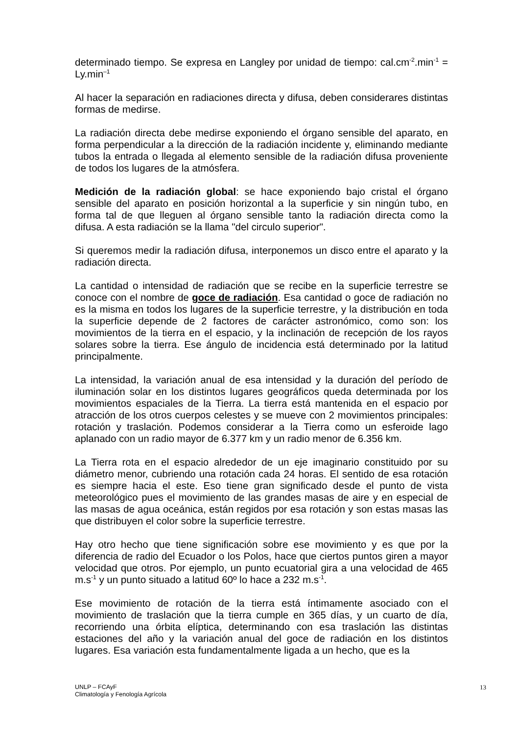determinado tiempo. Se expresa en Langley por unidad de tiempo: cal.cm<sup>-2</sup>.min<sup>-1</sup> = Ly.min<sup>–1</sup>
Al hacer la separación en radiaciones directa y difusa, deben considerares distintas formas de medirse.
La radiación directa debe medirse exponiendo el órgano sensible del aparato, en forma perpendicular a la dirección de la radiación incidente y, eliminando mediante tubos la entrada o llegada al elemento sensible de la radiación difusa proveniente de todos los lugares de la atmósfera.
Medición de la radiación global: se hace exponiendo bajo cristal el órgano sensible del aparato en posición horizontal a la superficie y sin ningún tubo, en forma tal de que lleguen al órgano sensible tanto la radiación directa como la difusa. A esta radiación se la llama "del circulo superior".
Si queremos medir la radiación difusa, interponemos un disco entre el aparato y la radiación directa.
La cantidad o intensidad de radiación que se recibe en la superficie terrestre se conoce con el nombre de goce de radiación. Esa cantidad o goce de radiación no es la misma en todos los lugares de la superficie terrestre, y la distribución en toda la superficie depende de 2 factores de carácter astronómico, como son: los movimientos de la tierra en el espacio, y la inclinación de recepción de los rayos solares sobre la tierra. Ese ángulo de incidencia está determinado por la latitud principalmente.
La intensidad, la variación anual de esa intensidad y la duración del período de iluminación solar en los distintos lugares geográficos queda determinada por los movimientos espaciales de la Tierra. La tierra está mantenida en el espacio por atracción de los otros cuerpos celestes y se mueve con 2 movimientos principales: rotación y traslación. Podemos considerar a la Tierra como un esferoide lago aplanado con un radio mayor de 6.377 km y un radio menor de 6.356 km.
La Tierra rota en el espacio alrededor de un eje imaginario constituido por su diámetro menor, cubriendo una rotación cada 24 horas. El sentido de esa rotación es siempre hacia el este. Eso tiene gran significado desde el punto de vista meteorológico pues el movimiento de las grandes masas de aire y en especial de las masas de agua oceánica, están regidos por esa rotación y son estas masas las que distribuyen el color sobre la superficie terrestre.
Hay otro hecho que tiene significación sobre ese movimiento y es que por la diferencia de radio del Ecuador o los Polos, hace que ciertos puntos giren a mayor velocidad que otros. Por ejemplo, un punto ecuatorial gira a una velocidad de 465 m.s<sup>-1</sup> y un punto situado a latitud 60º lo hace a 232 m.s<sup>-1</sup>.
Ese movimiento de rotación de la tierra está íntimamente asociado con el movimiento de traslación que la tierra cumple en 365 días, y un cuarto de día, recorriendo una órbita elíptica, determinando con esa traslación las distintas estaciones del año y la variación anual del goce de radiación en los distintos lugares. Esa variación esta fundamentalmente ligada a un hecho, que es la
UNLP – FCAyF
Climatología y Fenología Agrícola
13